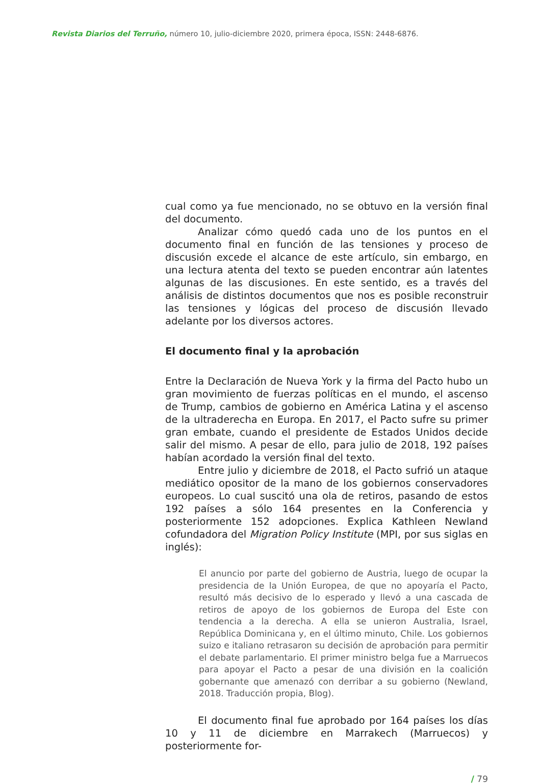Revista Diarios del Terruño, número 10, julio-diciembre 2020, primera época, ISSN: 2448-6876.
cual como ya fue mencionado, no se obtuvo en la versión final del documento.
Analizar cómo quedó cada uno de los puntos en el documento final en función de las tensiones y proceso de discusión excede el alcance de este artículo, sin embargo, en una lectura atenta del texto se pueden encontrar aún latentes algunas de las discusiones. En este sentido, es a través del análisis de distintos documentos que nos es posible reconstruir las tensiones y lógicas del proceso de discusión llevado adelante por los diversos actores.
El documento final y la aprobación
Entre la Declaración de Nueva York y la firma del Pacto hubo un gran movimiento de fuerzas políticas en el mundo, el ascenso de Trump, cambios de gobierno en América Latina y el ascenso de la ultraderecha en Europa. En 2017, el Pacto sufre su primer gran embate, cuando el presidente de Estados Unidos decide salir del mismo. A pesar de ello, para julio de 2018, 192 países habían acordado la versión final del texto.
Entre julio y diciembre de 2018, el Pacto sufrió un ataque mediático opositor de la mano de los gobiernos conservadores europeos. Lo cual suscitó una ola de retiros, pasando de estos 192 países a sólo 164 presentes en la Conferencia y posteriormente 152 adopciones. Explica Kathleen Newland cofundadora del Migration Policy Institute (MPI, por sus siglas en inglés):
El anuncio por parte del gobierno de Austria, luego de ocupar la presidencia de la Unión Europea, de que no apoyaría el Pacto, resultó más decisivo de lo esperado y llevó a una cascada de retiros de apoyo de los gobiernos de Europa del Este con tendencia a la derecha. A ella se unieron Australia, Israel, República Dominicana y, en el último minuto, Chile. Los gobiernos suizo e italiano retrasaron su decisión de aprobación para permitir el debate parlamentario. El primer ministro belga fue a Marruecos para apoyar el Pacto a pesar de una división en la coalición gobernante que amenazó con derribar a su gobierno (Newland, 2018. Traducción propia, Blog).
El documento final fue aprobado por 164 países los días 10 y 11 de diciembre en Marrakech (Marruecos) y posteriormente for-
/ 79